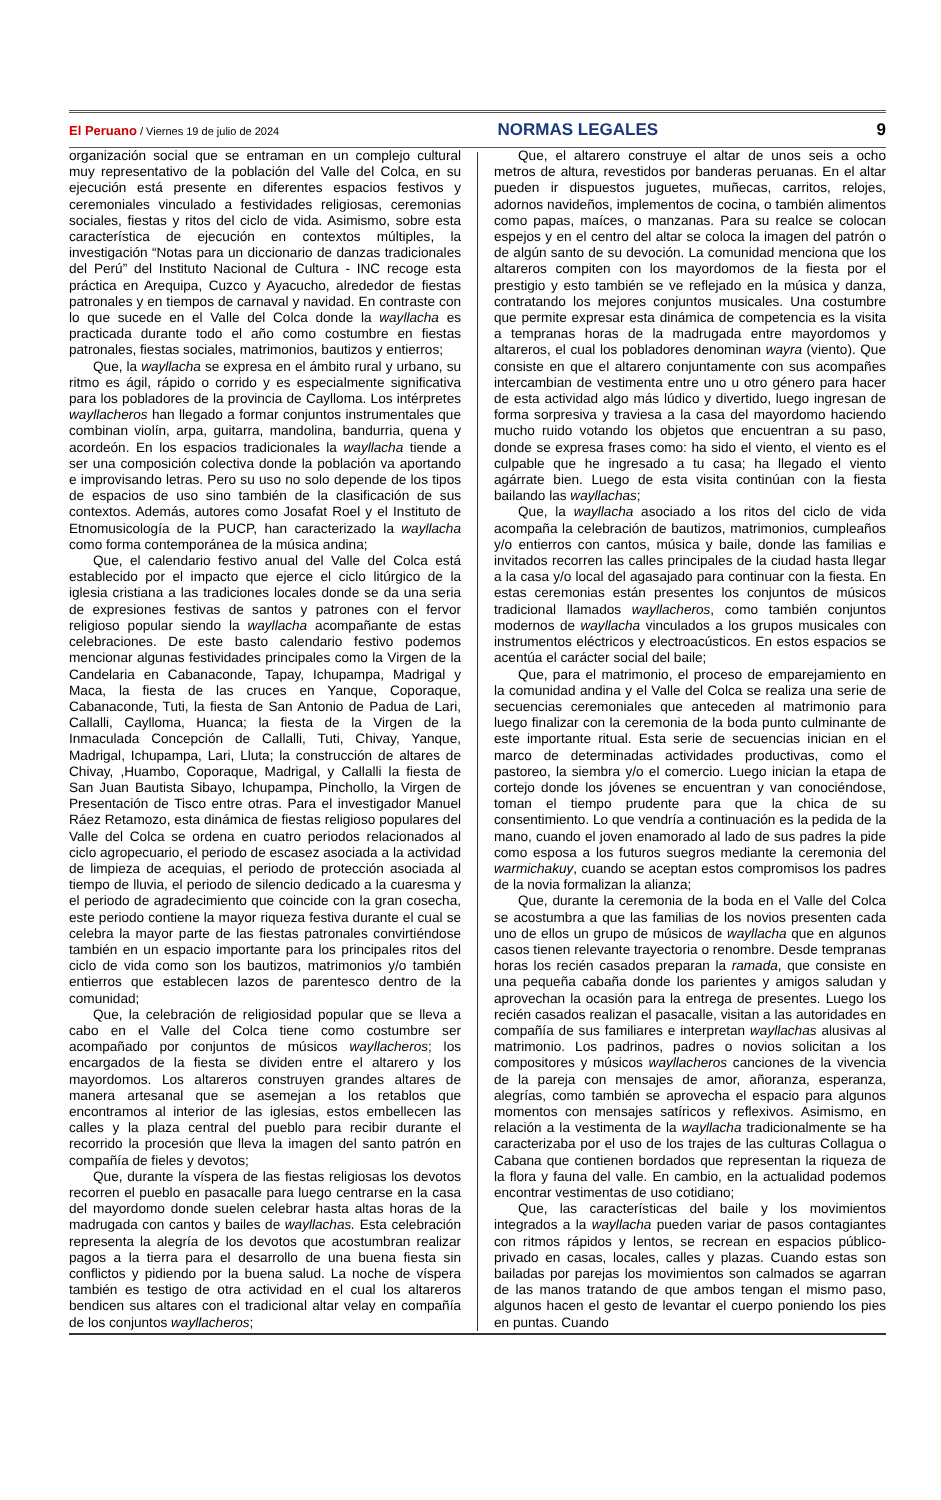El Peruano / Viernes 19 de julio de 2024 NORMAS LEGALES 9
organización social que se entraman en un complejo cultural muy representativo de la población del Valle del Colca, en su ejecución está presente en diferentes espacios festivos y ceremoniales vinculado a festividades religiosas, ceremonias sociales, fiestas y ritos del ciclo de vida. Asimismo, sobre esta característica de ejecución en contextos múltiples, la investigación “Notas para un diccionario de danzas tradicionales del Perú” del Instituto Nacional de Cultura - INC recoge esta práctica en Arequipa, Cuzco y Ayacucho, alrededor de fiestas patronales y en tiempos de carnaval y navidad. En contraste con lo que sucede en el Valle del Colca donde la wayllacha es practicada durante todo el año como costumbre en fiestas patronales, fiestas sociales, matrimonios, bautizos y entierros;
Que, la wayllacha se expresa en el ámbito rural y urbano, su ritmo es ágil, rápido o corrido y es especialmente significativa para los pobladores de la provincia de Caylloma. Los intérpretes wayllacheros han llegado a formar conjuntos instrumentales que combinan violín, arpa, guitarra, mandolina, bandurria, quena y acordeón. En los espacios tradicionales la wayllacha tiende a ser una composición colectiva donde la población va aportando e improvisando letras. Pero su uso no solo depende de los tipos de espacios de uso sino también de la clasificación de sus contextos. Además, autores como Josafat Roel y el Instituto de Etnomusicología de la PUCP, han caracterizado la wayllacha como forma contemporánea de la música andina;
Que, el calendario festivo anual del Valle del Colca está establecido por el impacto que ejerce el ciclo litúrgico de la iglesia cristiana a las tradiciones locales donde se da una seria de expresiones festivas de santos y patrones con el fervor religioso popular siendo la wayllacha acompañante de estas celebraciones. De este basto calendario festivo podemos mencionar algunas festividades principales como la Virgen de la Candelaria en Cabanaconde, Tapay, Ichupampa, Madrigal y Maca, la fiesta de las cruces en Yanque, Coporaque, Cabanaconde, Tuti, la fiesta de San Antonio de Padua de Lari, Callalli, Caylloma, Huanca; la fiesta de la Virgen de la Inmaculada Concepción de Callalli, Tuti, Chivay, Yanque, Madrigal, Ichupampa, Lari, Lluta; la construcción de altares de Chivay, ,Huambo, Coporaque, Madrigal, y Callalli la fiesta de San Juan Bautista Sibayo, Ichupampa, Pinchollo, la Virgen de Presentación de Tisco entre otras. Para el investigador Manuel Ráez Retamozo, esta dinámica de fiestas religioso populares del Valle del Colca se ordena en cuatro periodos relacionados al ciclo agropecuario, el periodo de escasez asociada a la actividad de limpieza de acequias, el periodo de protección asociada al tiempo de lluvia, el periodo de silencio dedicado a la cuaresma y el periodo de agradecimiento que coincide con la gran cosecha, este periodo contiene la mayor riqueza festiva durante el cual se celebra la mayor parte de las fiestas patronales convirtiéndose también en un espacio importante para los principales ritos del ciclo de vida como son los bautizos, matrimonios y/o también entierros que establecen lazos de parentesco dentro de la comunidad;
Que, la celebración de religiosidad popular que se lleva a cabo en el Valle del Colca tiene como costumbre ser acompañado por conjuntos de músicos wayllacheros; los encargados de la fiesta se dividen entre el altarero y los mayordomos. Los altareros construyen grandes altares de manera artesanal que se asemejan a los retablos que encontramos al interior de las iglesias, estos embellecen las calles y la plaza central del pueblo para recibir durante el recorrido la procesión que lleva la imagen del santo patrón en compañía de fieles y devotos;
Que, durante la víspera de las fiestas religiosas los devotos recorren el pueblo en pasacalle para luego centrarse en la casa del mayordomo donde suelen celebrar hasta altas horas de la madrugada con cantos y bailes de wayllachas. Esta celebración representa la alegría de los devotos que acostumbran realizar pagos a la tierra para el desarrollo de una buena fiesta sin conflictos y pidiendo por la buena salud. La noche de víspera también es testigo de otra actividad en el cual los altareros bendicen sus altares con el tradicional altar velay en compañía de los conjuntos wayllacheros;
Que, el altarero construye el altar de unos seis a ocho metros de altura, revestidos por banderas peruanas. En el altar pueden ir dispuestos juguetes, muñecas, carritos, relojes, adornos navideños, implementos de cocina, o también alimentos como papas, maíces, o manzanas. Para su realce se colocan espejos y en el centro del altar se coloca la imagen del patrón o de algún santo de su devoción. La comunidad menciona que los altareros compiten con los mayordomos de la fiesta por el prestigio y esto también se ve reflejado en la música y danza, contratando los mejores conjuntos musicales. Una costumbre que permite expresar esta dinámica de competencia es la visita a tempranas horas de la madrugada entre mayordomos y altareros, el cual los pobladores denominan wayra (viento). Que consiste en que el altarero conjuntamente con sus acompañes intercambian de vestimenta entre uno u otro género para hacer de esta actividad algo más lúdico y divertido, luego ingresan de forma sorpresiva y traviesa a la casa del mayordomo haciendo mucho ruido votando los objetos que encuentran a su paso, donde se expresa frases como: ha sido el viento, el viento es el culpable que he ingresado a tu casa; ha llegado el viento agárrate bien. Luego de esta visita continúan con la fiesta bailando las wayllachas;
Que, la wayllacha asociado a los ritos del ciclo de vida acompaña la celebración de bautizos, matrimonios, cumpleaños y/o entierros con cantos, música y baile, donde las familias e invitados recorren las calles principales de la ciudad hasta llegar a la casa y/o local del agasajado para continuar con la fiesta. En estas ceremonias están presentes los conjuntos de músicos tradicional llamados wayllacheros, como también conjuntos modernos de wayllacha vinculados a los grupos musicales con instrumentos eléctricos y electroacústicos. En estos espacios se acentúa el carácter social del baile;
Que, para el matrimonio, el proceso de emparejamiento en la comunidad andina y el Valle del Colca se realiza una serie de secuencias ceremoniales que anteceden al matrimonio para luego finalizar con la ceremonia de la boda punto culminante de este importante ritual. Esta serie de secuencias inician en el marco de determinadas actividades productivas, como el pastoreo, la siembra y/o el comercio. Luego inician la etapa de cortejo donde los jóvenes se encuentran y van conociéndose, toman el tiempo prudente para que la chica de su consentimiento. Lo que vendría a continuación es la pedida de la mano, cuando el joven enamorado al lado de sus padres la pide como esposa a los futuros suegros mediante la ceremonia del warmichakuy, cuando se aceptan estos compromisos los padres de la novia formalizan la alianza;
Que, durante la ceremonia de la boda en el Valle del Colca se acostumbra a que las familias de los novios presenten cada uno de ellos un grupo de músicos de wayllacha que en algunos casos tienen relevante trayectoria o renombre. Desde tempranas horas los recién casados preparan la ramada, que consiste en una pequeña cabaña donde los parientes y amigos saludan y aprovechan la ocasión para la entrega de presentes. Luego los recién casados realizan el pasacalle, visitan a las autoridades en compañía de sus familiares e interpretan wayllachas alusivas al matrimonio. Los padrinos, padres o novios solicitan a los compositores y músicos wayllacheros canciones de la vivencia de la pareja con mensajes de amor, añoranza, esperanza, alegrías, como también se aprovecha el espacio para algunos momentos con mensajes satíricos y reflexivos. Asimismo, en relación a la vestimenta de la wayllacha tradicionalmente se ha caracterizaba por el uso de los trajes de las culturas Collagua o Cabana que contienen bordados que representan la riqueza de la flora y fauna del valle. En cambio, en la actualidad podemos encontrar vestimentas de uso cotidiano;
Que, las características del baile y los movimientos integrados a la wayllacha pueden variar de pasos contagiantes con ritmos rápidos y lentos, se recrean en espacios público-privado en casas, locales, calles y plazas. Cuando estas son bailadas por parejas los movimientos son calmados se agarran de las manos tratando de que ambos tengan el mismo paso, algunos hacen el gesto de levantar el cuerpo poniendo los pies en puntas. Cuando